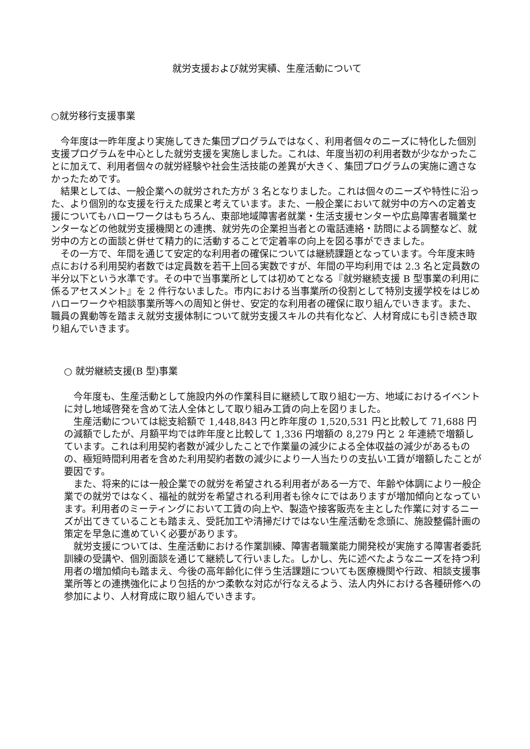就労支援および就労実績、生産活動について
○就労移行支援事業
今年度は一昨年度より実施してきた集団プログラムではなく、利用者個々のニーズに特化した個別支援プログラムを中心とした就労支援を実施しました。これは、年度当初の利用者数が少なかったことに加えて、利用者個々の就労経験や社会生活技能の差異が大きく、集団プログラムの実施に適さなかったためです。
結果としては、一般企業への就労された方が 3 名となりました。これは個々のニーズや特性に沿った、より個別的な支援を行えた成果と考えています。また、一般企業において就労中の方への定着支援についてもハローワークはもちろん、東部地域障害者就業・生活支援センターや広島障害者職業センターなどの他就労支援機関との連携、就労先の企業担当者との電話連絡・訪問による調整など、就労中の方との面談と併せて精力的に活動することで定着率の向上を図る事ができました。
その一方で、年間を通じて安定的な利用者の確保については継続課題となっています。今年度末時点における利用契約者数では定員数を若干上回る実数ですが、年間の平均利用では 2.3 名と定員数の半分以下という水準です。その中で当事業所としては初めてとなる『就労継続支援 B 型事業の利用に係るアセスメント』を 2 件行ないました。市内における当事業所の役割として特別支援学校をはじめハローワークや相談事業所等への周知と併せ、安定的な利用者の確保に取り組んでいきます。また、職員の異動等を踏まえ就労支援体制について就労支援スキルの共有化など、人材育成にも引き続き取り組んでいきます。
○ 就労継続支援(B 型)事業
今年度も、生産活動として施設内外の作業科目に継続して取り組む一方、地域におけるイベントに対し地域啓発を含めて法人全体として取り組み工賃の向上を図りました。
生産活動については総支給額で 1,448,843 円と昨年度の 1,520,531 円と比較して 71,688 円の減額でしたが、月額平均では昨年度と比較して 1,336 円増額の 8,279 円と 2 年連続で増額しています。これは利用契約者数が減少したことで作業量の減少による全体収益の減少があるものの、極短時間利用者を含めた利用契約者数の減少により一人当たりの支払い工賃が増額したことが要因です。
また、将来的には一般企業での就労を希望される利用者がある一方で、年齢や体調により一般企業での就労ではなく、福祉的就労を希望される利用者も徐々にではありますが増加傾向となっています。利用者のミーティングにおいて工賃の向上や、製造や接客販売を主とした作業に対するニーズが出てきていることも踏まえ、受託加工や清掃だけではない生産活動を念頭に、施設整備計画の策定を早急に進めていく必要があります。
就労支援については、生産活動における作業訓練、障害者職業能力開発校が実施する障害者委託訓練の受講や、個別面談を通じて継続して行いました。しかし、先に述べたようなニーズを持つ利用者の増加傾向も踏まえ、今後の高年齢化に伴う生活課題についても医療機関や行政、相談支援事業所等との連携強化により包括的かつ柔軟な対応が行なえるよう、法人内外における各種研修への参加により、人材育成に取り組んでいきます。